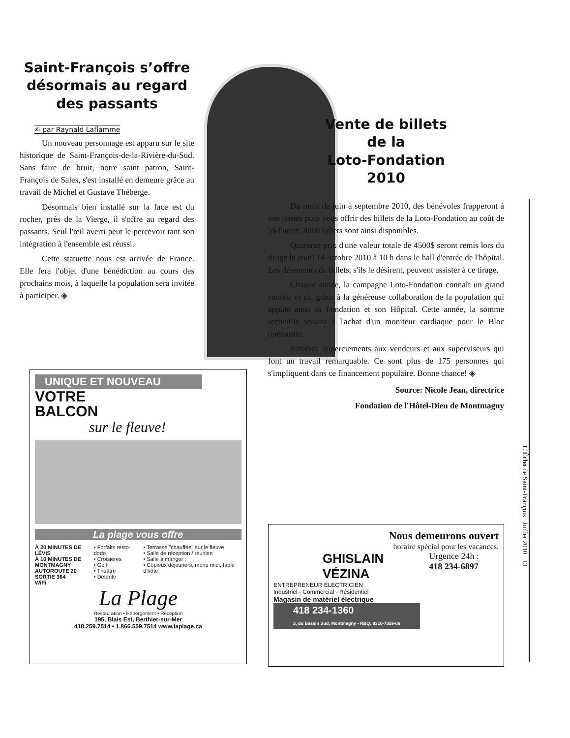Saint-François s’offre désormais au regard des passants
✍ par Raynald Laflamme
Un nouveau personnage est apparu sur le site historique de Saint-François-de-la-Rivière-du-Sud. Sans faire de bruit, notre saint patron, Saint-François de Sales, s'est installé en demeure grâce au travail de Michel et Gustave Théberge.
Désormais bien installé sur la face est du rocher, près de la Vierge, il s'offre au regard des passants. Seul l'œil averti peut le percevoir tant son intégration à l'ensemble est réussi.
Cette statuette nous est arrivée de France. Elle fera l'objet d'une bénédiction au cours des prochains mois, à laquelle la population sera invitée à participer. ◈
Vente de billets
de la
Loto-Fondation
2010
Du mois de juin à septembre 2010, des bénévoles frapperont à vos portes pour vous offrir des billets de la Loto-Fondation au coût de 5$ l'unité. 8000 billets sont ainsi disponibles.
Quatorze prix d'une valeur totale de 4500$ seront remis lors du tirage le jeudi 14 octobre 2010 à 10 h dans le hall d'entrée de l'hôpital. Les détenteurs de billets, s'ils le désirent, peuvent assister à ce tirage.
Chaque année, la campagne Loto-Fondation connaît un grand succès, et ce, grâce à la généreuse collaboration de la population qui appuie ainsi sa Fondation et son Hôpital. Cette année, la somme recueillie servira à l'achat d'un moniteur cardiaque pour le Bloc opératoire.
Sincères remerciements aux vendeurs et aux superviseurs qui font un travail remarquable. Ce sont plus de 175 personnes qui s'impliquent dans ce financement populaire. Bonne chance! ◈
Source: Nicole Jean, directrice
Fondation de l'Hôtel-Dieu de Montmagny
UNIQUE ET NOUVEAU
VOTRE
BALCON
sur le fleuve!
La plage vous offre
À 20 MINUTES DE LÉVIS
À 10 MINUTES DE MONTMAGNY
AUTOROUTE 20 SORTIE 364
WiFi
• Forfaits resto-dodo
• Croisières
• Golf
• Théâtre
• Détente
• Terrasse "chauffée" sur le fleuve
• Salle de réception / réunion
• Salle à manger :
• Copieux déjeuners, menu midi, table d'hôte
La Plage
Restauration • Hébergement • Réception
195, Blais Est, Berthier-sur-Mer
418.259.7514 • 1.866.559.7514 www.laplage.ca
Nous demeurons ouvert
horaire spécial pour les vacances.
GHISLAIN
VÉZINA
ENTREPRENEUR ÉLECTRICIEN
Industriel - Commercial - Résidentiel
Magasin de matériel électrique
418 234-1360
3, du Bassin Sud, Montmagny • RBQ: 8310-7359-06
Urgence 24h :
418 234-6897
L'Écho de Saint-François Juillet 2010 13